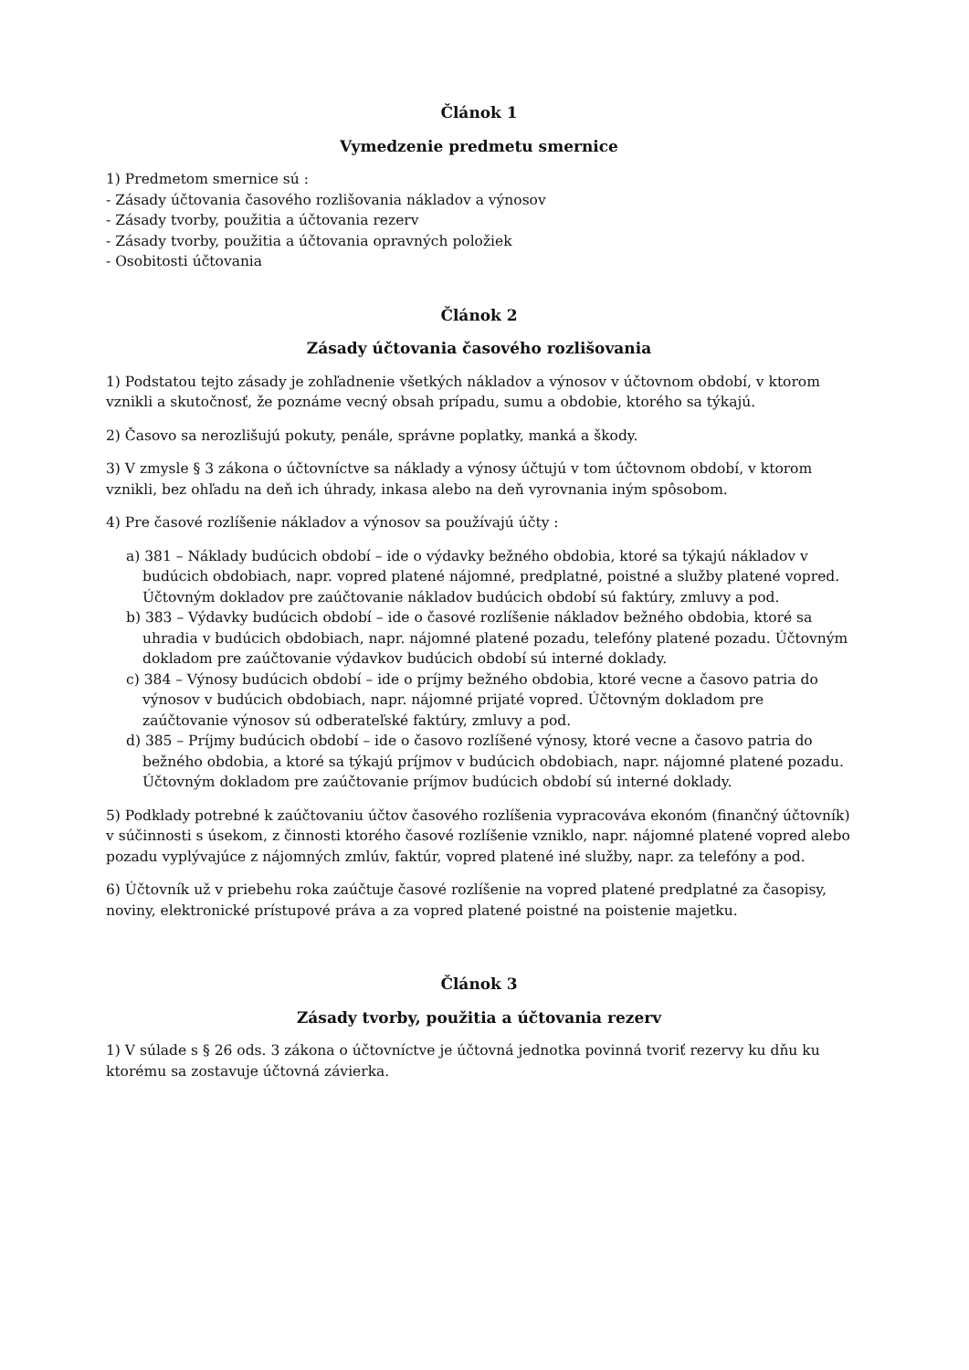Článok 1
Vymedzenie predmetu smernice
1) Predmetom smernice sú :
- Zásady účtovania časového rozlišovania nákladov a výnosov
- Zásady tvorby, použitia a účtovania rezerv
- Zásady tvorby, použitia a účtovania opravných položiek
- Osobitosti účtovania
Článok 2
Zásady účtovania časového rozlišovania
1) Podstatou tejto zásady je zohľadnenie všetkých nákladov a výnosov v účtovnom období, v ktorom vznikli a skutočnosť, že poznáme vecný obsah prípadu, sumu a obdobie, ktorého sa týkajú.
2) Časovo sa nerozlišujú pokuty, penále, správne poplatky, manká a škody.
3) V zmysle § 3 zákona o účtovníctve sa náklady a výnosy účtujú v tom účtovnom období, v ktorom vznikli, bez ohľadu na deň ich úhrady, inkasa alebo na deň vyrovnania iným spôsobom.
4) Pre časové rozlíšenie nákladov a výnosov sa používajú účty :
a) 381 – Náklady budúcich období – ide o výdavky bežného obdobia, ktoré sa týkajú nákladov v budúcich obdobiach, napr. vopred platené nájomné, predplatné, poistné a služby platené vopred. Účtovným dokladov pre zaúčtovanie nákladov budúcich období sú faktúry, zmluvy a pod.
b) 383 – Výdavky budúcich období – ide o časové rozlíšenie nákladov bežného obdobia, ktoré sa uhradia v budúcich obdobiach, napr. nájomné platené pozadu, telefóny platené pozadu. Účtovným dokladom pre zaúčtovanie výdavkov budúcich období sú interné doklady.
c) 384 – Výnosy budúcich období – ide o príjmy bežného obdobia, ktoré vecne a časovo patria do výnosov v budúcich obdobiach, napr. nájomné prijaté vopred. Účtovným dokladom pre zaúčtovanie výnosov sú odberateľské faktúry, zmluvy a pod.
d) 385 – Príjmy budúcich období – ide o časovo rozlíšené výnosy, ktoré vecne a časovo patria do bežného obdobia, a ktoré sa týkajú príjmov v budúcich obdobiach, napr. nájomné platené pozadu. Účtovným dokladom pre zaúčtovanie príjmov budúcich období sú interné doklady.
5) Podklady potrebné k zaúčtovaniu účtov časového rozlíšenia vypracováva ekonóm (finančný účtovník) v súčinnosti s úsekom, z činnosti ktorého časové rozlíšenie vzniklo, napr. nájomné platené vopred alebo pozadu vyplývajúce z nájomných zmlúv, faktúr, vopred platené iné služby, napr. za telefóny a pod.
6) Účtovník už v priebehu roka zaúčtuje časové rozlíšenie na vopred platené predplatné za časopisy, noviny, elektronické prístupové práva a za vopred platené poistné na poistenie majetku.
Článok 3
Zásady tvorby, použitia a účtovania rezerv
1) V súlade s § 26 ods. 3 zákona o účtovníctve je účtovná jednotka povinná tvoriť rezervy ku dňu ku ktorému sa zostavuje účtovná závierka.